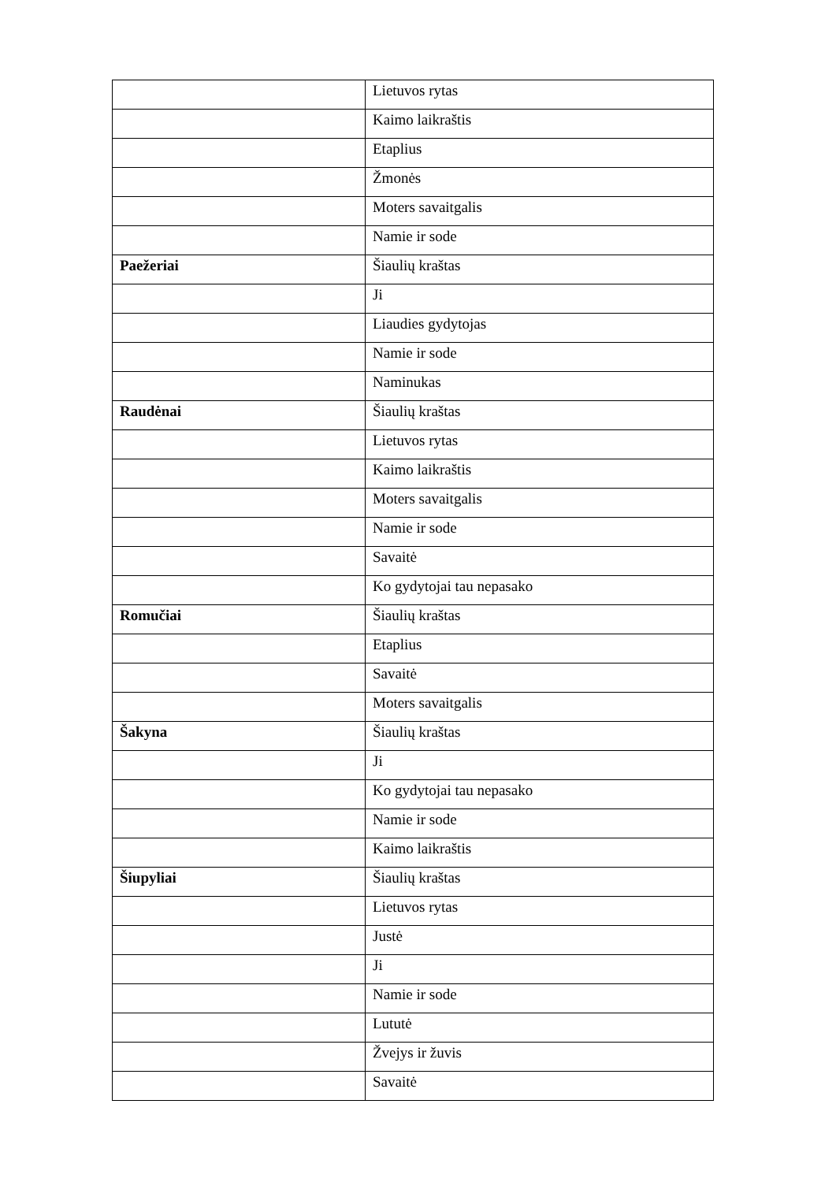| | Lietuvos rytas |
| | Kaimo laikraštis |
| | Etaplius |
| | Žmonės |
| | Moters savaitgalis |
| | Namie ir sode |
| Paežeriai | Šiaulių kraštas |
| | Ji |
| | Liaudies gydytojas |
| | Namie ir sode |
| | Naminukas |
| Raudėnai | Šiaulių kraštas |
| | Lietuvos rytas |
| | Kaimo laikraštis |
| | Moters savaitgalis |
| | Namie ir sode |
| | Savaitė |
| | Ko gydytojai tau nepasako |
| Romučiai | Šiaulių kraštas |
| | Etaplius |
| | Savaitė |
| | Moters savaitgalis |
| Šakyna | Šiaulių kraštas |
| | Ji |
| | Ko gydytojai tau nepasako |
| | Namie ir sode |
| | Kaimo laikraštis |
| Šiupyliai | Šiaulių kraštas |
| | Lietuvos rytas |
| | Justė |
| | Ji |
| | Namie ir sode |
| | Lututė |
| | Žvejys ir žuvis |
| | Savaitė |